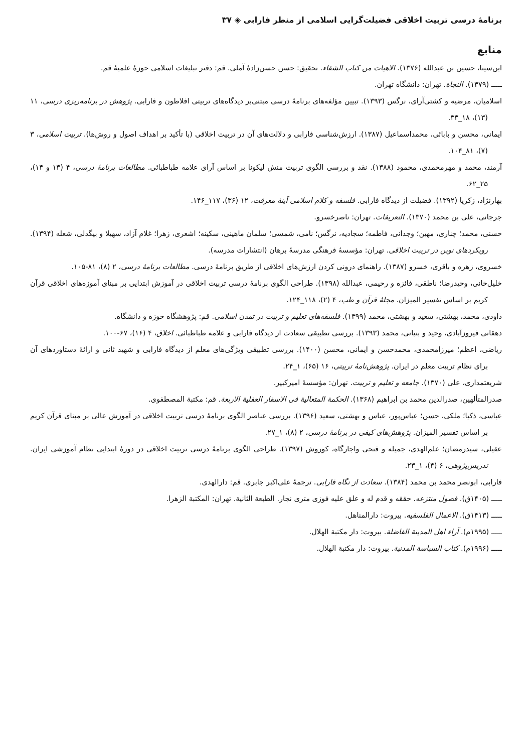برنامهٔ درسی تربیت اخلاقی فضیلت‌گرایی اسلامی از منظر فارابی ◈ ۳۷
منابع
ابن‌سینا، حسین بن عبدالله (۱۳۷۶). الاهیات من کتاب الشفاء. تحقیق: حسن حسن‌زادهٔ آملی. قم: دفتر تبلیغات اسلامی حوزهٔ علمیهٔ قم.
ـــــ (۱۳۷۹). النجاة. تهران: دانشگاه تهران.
اسلامیان، مرضیه و کشتی‌آرای، نرگس (۱۳۹۳). تبیین مؤلفه‌های برنامهٔ درسی مبتنی‌بر دیدگاه‌های تربیتی افلاطون و فارابی. پژوهش در برنامه‌ریزی درسی، ۱۱ (۱۳)، ۱۸_۳۳.
ایمانی، محسن و بابائی، محمداسماعیل (۱۳۸۷). ارزش‌شناسی فارابی و دلالت‌های آن در تربیت اخلاقی (با تأکید بر اهداف اصول و روش‌ها). تربیت اسلامی، ۳ (۷)، ۸۱_۱۰۴.
آرمند، محمد و مهرمحمدی، محمود (۱۳۸۸). نقد و بررسی الگوی تربیت منش لیکونا بر اساس آرای علامه طباطبائی. مطالعات برنامهٔ درسی، ۴ (۱۳ و ۱۴)، ۲۵_۶۲.
بهارنژاد، زکریا (۱۳۹۲). فضیلت از دیدگاه فارابی. فلسفه و کلام اسلامی آینهٔ معرفت، ۱۲ (۳۶)، ۱۱۷_۱۴۶.
جرجانی، علی بن محمد (۱۳۷۰). التعریفات. تهران: ناصرخسرو.
حسنی، محمد؛ چناری، مهین؛ وجدانی، فاطمه؛ سجادیه، نرگس؛ نامی، شمسی؛ سلمان ماهینی، سکینه؛ اشعری، زهرا؛ غلام آزاد، سهیلا و بیگدلی، شعله (۱۳۹۴). رویکردهای نوین در تربیت اخلاقی. تهران: مؤسسهٔ فرهنگی مدرسهٔ برهان (انتشارات مدرسه).
خسروی، زهره و باقری، خسرو (۱۳۸۷). راهنمای درونی کردن ارزش‌های اخلاقی از طریق برنامهٔ درسی. مطالعات برنامهٔ درسی، ۲ (۸)، ۸۱-۱۰۵.
خلیل‌خانی، وحیدرضا؛ ناطقی، فائزه و رحیمی، عبدالله (۱۳۹۸). طراحی الگوی برنامهٔ درسی تربیت اخلاقی در آموزش ابتدایی بر مبنای آموزه‌های اخلاقی قرآن کریم بر اساس تفسیر المیزان. مجلهٔ قرآن و طب، ۴ (۲)، ۱۱۸_۱۲۴.
داودی، محمد، بهشتی، سعید و بهشتی، محمد (۱۳۹۹). فلسفه‌های تعلیم و تربیت در تمدن اسلامی. قم: پژوهشگاه حوزه و دانشگاه.
دهقانی فیروزآبادی، وحید و بنیانی، محمد (۱۳۹۳). بررسی تطبیقی سعادت از دیدگاه فارابی و علامه طباطبائی. اخلاق، ۴ (۱۶)، ۶۷-۱۰۰.
ریاضی، اعظم؛ میرزامحمدی، محمدحسن و ایمانی، محسن (۱۴۰۰). بررسی تطبیقی ویژگی‌های معلم از دیدگاه فارابی و شهید ثانی و ارائهٔ دستاوردهای آن برای نظام تربیت معلم در ایران. پژوهش‌نامهٔ تربیتی، ۱۶ (۶۵)، ۱_۲۴.
شریعتمداری، علی (۱۳۷۰). جامعه و تعلیم و تربیت. تهران: مؤسسهٔ امیرکبیر.
صدرالمتألهین، صدرالدین محمد بن ابراهیم (۱۳۶۸). الحکمة المتعالیة فی الاسفار العقلیة الاربعة. قم: مکتبة المصطفوی.
عباسی، ذکیا؛ ملکی، حسن؛ عباس‌پور، عباس و بهشتی، سعید (۱۳۹۶). بررسی عناصر الگوی برنامهٔ درسی تربیت اخلاقی در آموزش عالی بر مبنای قرآن کریم بر اساس تفسیر المیزان. پژوهش‌های کیفی در برنامهٔ درسی، ۲ (۸)، ۱_۲۷.
عقیلی، سیدرمضان؛ علم‌الهدی، جمیله و فتحی واجارگاه، کوروش (۱۳۹۷). طراحی الگوی برنامهٔ درسی تربیت اخلاقی در دورهٔ ابتدایی نظام آموزشی ایران. تدریس‌پژوهی، ۶ (۴)، ۱_۲۳.
فارابی، ابونصر محمد بن محمد (۱۳۸۴). سعادت از نگاه فارابی. ترجمهٔ علی‌اکبر جابری. قم: دارالهدی.
ـــــ (۱۴۰۵ق). فصول منتزعه. حققه و قدم له و علق علیه فوزی متری نجار. الطبعة الثانیة. تهران: المکتبة الزهرا.
ـــــ (۱۴۱۳ق). الاعمال الفلسفیه. بیروت: دارالمناهل.
ـــــ (۱۹۹۵م). آراء اهل المدینة الفاضلة. بیروت: دار مکتبة الهلال.
ـــــ (۱۹۹۶م). کتاب السیاسة المدنیة. بیروت: دار مکتبة الهلال.